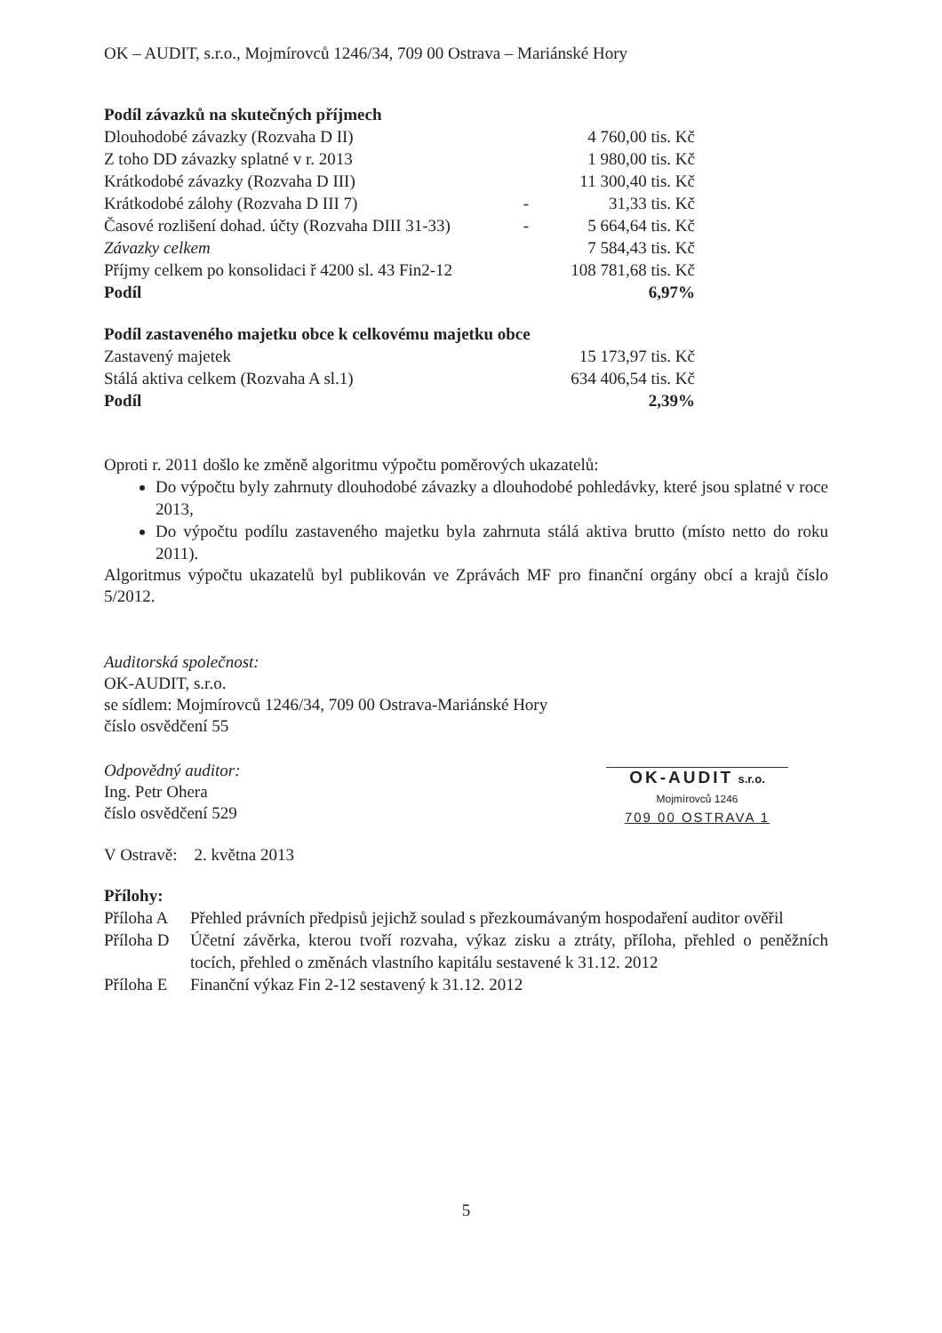OK – AUDIT, s.r.o., Mojmírovců 1246/34, 709 00 Ostrava – Mariánské Hory
| Podíl závazků na skutečných příjmech | | |
| Dlouhodobé závazky (Rozvaha D II) | | 4 760,00 tis. Kč |
| Z toho DD závazky splatné v r. 2013 | | 1 980,00 tis. Kč |
| Krátkodobé závazky (Rozvaha D III) | | 11 300,40 tis. Kč |
| Krátkodobé zálohy (Rozvaha D III 7) | - | 31,33 tis. Kč |
| Časové rozlišení dohad. účty (Rozvaha DIII 31-33) | - | 5 664,64 tis. Kč |
| Závazky celkem | | 7 584,43 tis. Kč |
| Příjmy celkem po konsolidaci ř 4200 sl. 43 Fin2-12 | | 108 781,68 tis. Kč |
| Podíl | | 6,97% |
| Podíl zastaveného majetku obce k celkovému majetku obce | | |
| Zastavený majetek | | 15 173,97 tis. Kč |
| Stálá aktiva celkem (Rozvaha A sl.1) | | 634 406,54 tis. Kč |
| Podíl | | 2,39% |
Oproti r. 2011 došlo ke změně algoritmu výpočtu poměrových ukazatelů:
Do výpočtu byly zahrnuty dlouhodobé závazky a dlouhodobé pohledávky, které jsou splatné v roce 2013,
Do výpočtu podílu zastaveného majetku byla zahrnuta stálá aktiva brutto (místo netto do roku 2011).
Algoritmus výpočtu ukazatelů byl publikován ve Zprávách MF pro finanční orgány obcí a krajů číslo 5/2012.
Auditorská společnost:
OK-AUDIT, s.r.o.
se sídlem: Mojmírovců 1246/34, 709 00 Ostrava-Mariánské Hory
číslo osvědčení 55
Odpovědný auditor:
Ing. Petr Ohera
číslo osvědčení 529
OK-AUDIT s.r.o.
Mojmírovců 1246
709 00 OSTRAVA 1
V Ostravě: 2. května 2013
Přílohy:
| Příloha A | Přehled právních předpisů jejichž soulad s přezkoumávaným hospodaření auditor ověřil |
| Příloha D | Účetní závěrka, kterou tvoří rozvaha, výkaz zisku a ztráty, příloha, přehled o peněžních tocích, přehled o změnách vlastního kapitálu sestavené k 31.12. 2012 |
| Příloha E | Finanční výkaz Fin 2-12 sestavený k 31.12. 2012 |
5